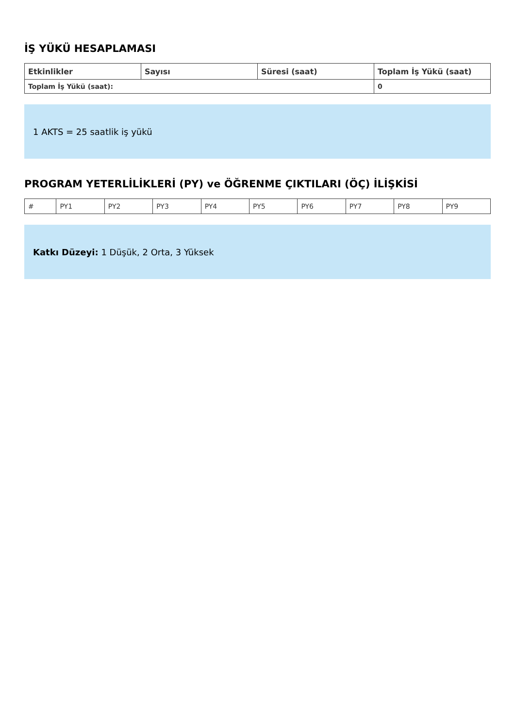İŞ YÜKÜ HESAPLAMASI
| Etkinlikler | Sayısı | Süresi (saat) | Toplam İş Yükü (saat) |
| --- | --- | --- | --- |
| Toplam İş Yükü (saat): | | | 0 |
1 AKTS = 25 saatlik iş yükü
PROGRAM YETERLİLİKLERİ (PY) ve ÖĞRENME ÇIKTILARI (ÖÇ) İLİŞKİSİ
| # | PY1 | PY2 | PY3 | PY4 | PY5 | PY6 | PY7 | PY8 | PY9 |
Katkı Düzeyi: 1 Düşük, 2 Orta, 3 Yüksek